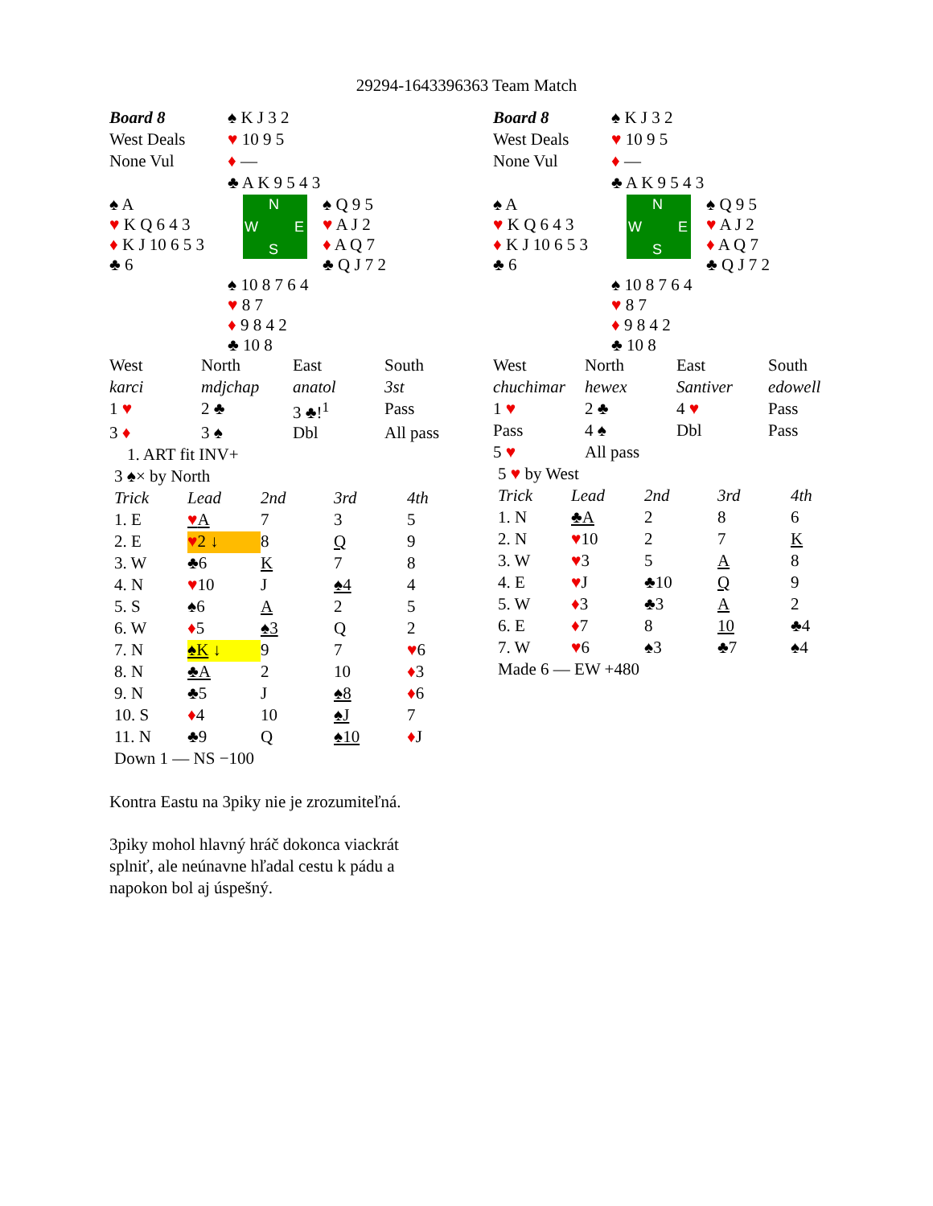29294-1643396363 Team Match
| Board 8 | ♠ K J 3 2 | |
| West Deals | ♥ 10 9 5 | |
| None Vul | ♦ — | |
| | ♣ A K 9 5 4 3 | |
| ♠ A ♥ K Q 6 4 3 ♦ K J 10 6 5 3 ♣ 6 | N W E S | ♠ Q 9 5 ♥ A J 2 ♦ A Q 7 ♣ Q J 7 2 |
| | ♠ 10 8 7 6 4 ♥ 8 7 ♦ 9 8 4 2 ♣ 10 8 | |
| West | North | East | South |
| karci | mdjchap | anatol | 3st |
| 1 ♥ | 2 ♣ | 3 ♣!<sup>1</sup> | Pass |
| 3 ♦ | 3 ♠ | Dbl | All pass |
1. ART fit INV+
3 ♠× by North
| Trick | Lead | 2nd | 3rd | 4th |
| 1. E | ♥ A | 7 | 3 | 5 |
| 2. E | ♥ 2 ↓ | 8 | Q | 9 |
| 3. W | ♣6 | K | 7 | 8 |
| 4. N | ♥ 10 | J | ♠4 | 4 |
| 5. S | ♠6 | A | 2 | 5 |
| 6. W | ♦ 5 | ♠3 | Q | 2 |
| 7. N | ♠K ↓ | 9 | 7 | ♥ 6 |
| 8. N | ♣A | 2 | 10 | ♦ 3 |
| 9. N | ♣5 | J | ♠8 | ♦ 6 |
| 10. S | ♦ 4 | 10 | ♠J | 7 |
| 11. N | ♣9 | Q | ♠10 | ♦ J |
| Down 1 — NS −100 | | | | |
| Board 8 | ♠ K J 3 2 | |
| West Deals | ♥ 10 9 5 | |
| None Vul | ♦ — | |
| | ♣ A K 9 5 4 3 | |
| ♠ A ♥ K Q 6 4 3 ♦ K J 10 6 5 3 ♣ 6 | N W E S | ♠ Q 9 5 ♥ A J 2 ♦ A Q 7 ♣ Q J 7 2 |
| | ♠ 10 8 7 6 4 ♥ 8 7 ♦ 9 8 4 2 ♣ 10 8 | |
| West | North | East | South |
| chuchimar | hewex | Santiver | edowell |
| 1 ♥ | 2 ♣ | 4 ♥ | Pass |
| Pass | 4 ♠ | Dbl | Pass |
| 5 ♥ | All pass | | |
5 ♥ by West
| Trick | Lead | 2nd | 3rd | 4th |
| 1. N | ♣A | 2 | 8 | 6 |
| 2. N | ♥ 10 | 2 | 7 | K |
| 3. W | ♥ 3 | 5 | A | 8 |
| 4. E | ♥ J | ♣10 | Q | 9 |
| 5. W | ♦ 3 | ♣3 | A | 2 |
| 6. E | ♦ 7 | 8 | 10 | ♣4 |
| 7. W | ♥ 6 | ♠3 | ♣7 | ♠4 |
| Made 6 — EW +480 | | | | |
Kontra Eastu na 3piky nie je zrozumiteľná.
3piky mohol hlavný hráč dokonca viackrát splniť, ale neúnavne hľadal cestu k pádu a napokon bol aj úspešný.